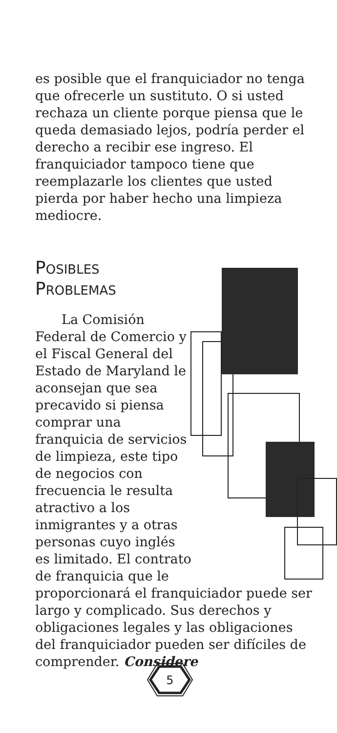es posible que el franquiciador no tenga que ofrecerle un sustituto. O si usted rechaza un cliente porque piensa que le queda demasiado lejos, podría perder el derecho a recibir ese ingreso. El franquiciador tampoco tiene que reemplazarle los clientes que usted pierda por haber hecho una limpieza mediocre.
POSIBLES
PROBLEMAS
La Comisión Federal de Comercio y el Fiscal General del Estado de Maryland le aconsejan que sea precavido si piensa comprar una franquicia de servicios de limpieza, este tipo de negocios con frecuencia le resulta atractivo a los inmigrantes y a otras personas cuyo inglés es limitado. El contrato de franquicia que le proporcionará el franquiciador puede ser largo y complicado. Sus derechos y obligaciones legales y las obligaciones del franquiciador pueden ser difíciles de comprender. Considere
5